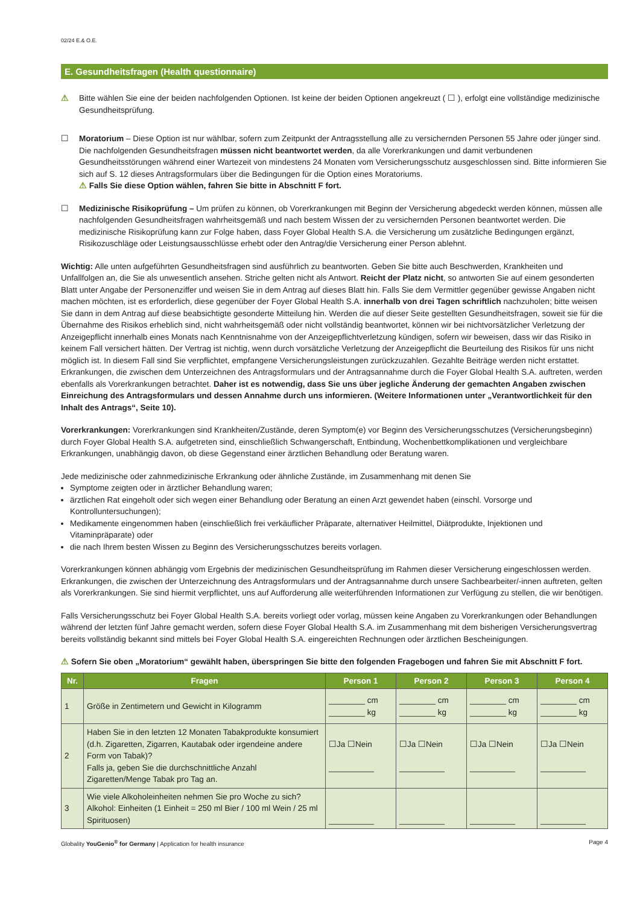02/24 E.& O.E.
E. Gesundheitsfragen (Health questionnaire)
⚠ Bitte wählen Sie eine der beiden nachfolgenden Optionen. Ist keine der beiden Optionen angekreuzt ( ☐ ), erfolgt eine vollständige medizinische Gesundheitsprüfung.
☐ Moratorium – Diese Option ist nur wählbar, sofern zum Zeitpunkt der Antragsstellung alle zu versichernden Personen 55 Jahre oder jünger sind. Die nachfolgenden Gesundheitsfragen müssen nicht beantwortet werden, da alle Vorerkrankungen und damit verbundenen Gesundheitsstörungen während einer Wartezeit von mindestens 24 Monaten vom Versicherungsschutz ausgeschlossen sind. Bitte informieren Sie sich auf S. 12 dieses Antragsformulars über die Bedingungen für die Option eines Moratoriums.
⚠ Falls Sie diese Option wählen, fahren Sie bitte in Abschnitt F fort.
☐ Medizinische Risikoprüfung – Um prüfen zu können, ob Vorerkrankungen mit Beginn der Versicherung abgedeckt werden können, müssen alle nachfolgenden Gesundheitsfragen wahrheitsgemäß und nach bestem Wissen der zu versichernden Personen beantwortet werden. Die medizinische Risikoprüfung kann zur Folge haben, dass Foyer Global Health S.A. die Versicherung um zusätzliche Bedingungen ergänzt, Risikozuschläge oder Leistungsausschlüsse erhebt oder den Antrag/die Versicherung einer Person ablehnt.
Wichtig: Alle unten aufgeführten Gesundheitsfragen sind ausführlich zu beantworten. Geben Sie bitte auch Beschwerden, Krankheiten und Unfallfolgen an, die Sie als unwesentlich ansehen. Striche gelten nicht als Antwort. Reicht der Platz nicht, so antworten Sie auf einem gesonderten Blatt unter Angabe der Personenziffer und weisen Sie in dem Antrag auf dieses Blatt hin. Falls Sie dem Vermittler gegenüber gewisse Angaben nicht machen möchten, ist es erforderlich, diese gegenüber der Foyer Global Health S.A. innerhalb von drei Tagen schriftlich nachzuholen; bitte weisen Sie dann in dem Antrag auf diese beabsichtigte gesonderte Mitteilung hin. Werden die auf dieser Seite gestellten Gesundheitsfragen, soweit sie für die Übernahme des Risikos erheblich sind, nicht wahrheitsgemäß oder nicht vollständig beantwortet, können wir bei nichtvorsätzlicher Verletzung der Anzeigepflicht innerhalb eines Monats nach Kenntnisnahme von der Anzeigepflichtverletzung kündigen, sofern wir beweisen, dass wir das Risiko in keinem Fall versichert hätten. Der Vertrag ist nichtig, wenn durch vorsätzliche Verletzung der Anzeigepflicht die Beurteilung des Risikos für uns nicht möglich ist. In diesem Fall sind Sie verpflichtet, empfangene Versicherungsleistungen zurückzuzahlen. Gezahlte Beiträge werden nicht erstattet. Erkrankungen, die zwischen dem Unterzeichnen des Antragsformulars und der Antragsannahme durch die Foyer Global Health S.A. auftreten, werden ebenfalls als Vorerkrankungen betrachtet. Daher ist es notwendig, dass Sie uns über jegliche Änderung der gemachten Angaben zwischen Einreichung des Antragsformulars und dessen Annahme durch uns informieren. (Weitere Informationen unter „Verantwortlichkeit für den Inhalt des Antrags“, Seite 10).
Vorerkrankungen: Vorerkrankungen sind Krankheiten/Zustände, deren Symptom(e) vor Beginn des Versicherungsschutzes (Versicherungsbeginn) durch Foyer Global Health S.A. aufgetreten sind, einschließlich Schwangerschaft, Entbindung, Wochenbettkomplikationen und vergleichbare Erkrankungen, unabhängig davon, ob diese Gegenstand einer ärztlichen Behandlung oder Beratung waren.
Jede medizinische oder zahnmedizinische Erkrankung oder ähnliche Zustände, im Zusammenhang mit denen Sie
Symptome zeigten oder in ärztlicher Behandlung waren;
ärztlichen Rat eingeholt oder sich wegen einer Behandlung oder Beratung an einen Arzt gewendet haben (einschl. Vorsorge und Kontrolluntersuchungen);
Medikamente eingenommen haben (einschließlich frei verkäuflicher Präparate, alternativer Heilmittel, Diätprodukte, Injektionen und Vitaminpräparate) oder
die nach Ihrem besten Wissen zu Beginn des Versicherungsschutzes bereits vorlagen.
Vorerkrankungen können abhängig vom Ergebnis der medizinischen Gesundheitsprüfung im Rahmen dieser Versicherung eingeschlossen werden. Erkrankungen, die zwischen der Unterzeichnung des Antragsformulars und der Antragsannahme durch unsere Sachbearbeiter/-innen auftreten, gelten als Vorerkrankungen. Sie sind hiermit verpflichtet, uns auf Aufforderung alle weiterführenden Informationen zur Verfügung zu stellen, die wir benötigen.
Falls Versicherungsschutz bei Foyer Global Health S.A. bereits vorliegt oder vorlag, müssen keine Angaben zu Vorerkrankungen oder Behandlungen während der letzten fünf Jahre gemacht werden, sofern diese Foyer Global Health S.A. im Zusammenhang mit dem bisherigen Versicherungsvertrag bereits vollständig bekannt sind mittels bei Foyer Global Health S.A. eingereichten Rechnungen oder ärztlichen Bescheinigungen.
⚠ Sofern Sie oben „Moratorium“ gewählt haben, überspringen Sie bitte den folgenden Fragebogen und fahren Sie mit Abschnitt F fort.
| Nr. | Fragen | Person 1 | Person 2 | Person 3 | Person 4 |
| --- | --- | --- | --- | --- | --- |
| 1 | Größe in Zentimetern und Gewicht in Kilogramm | ________ cm ________ kg | ________ cm ________ kg | ________ cm ________ kg | ________ cm ________ kg |
| 2 | Haben Sie in den letzten 12 Monaten Tabakprodukte konsumiert (d.h. Zigaretten, Zigarren, Kautabak oder irgendeine andere Form von Tabak)? Falls ja, geben Sie die durchschnittliche Anzahl Zigaretten/Menge Tabak pro Tag an. | ☐Ja ☐Nein __________ | ☐Ja ☐Nein __________ | ☐Ja ☐Nein __________ | ☐Ja ☐Nein __________ |
| 3 | Wie viele Alkoholeinheiten nehmen Sie pro Woche zu sich? Alkohol: Einheiten (1 Einheit = 250 ml Bier / 100 ml Wein / 25 ml Spirituosen) | __________ | __________ | __________ | __________ |
Globality YouGenio<sup>®</sup> for Germany | Application for health insurance Page 4